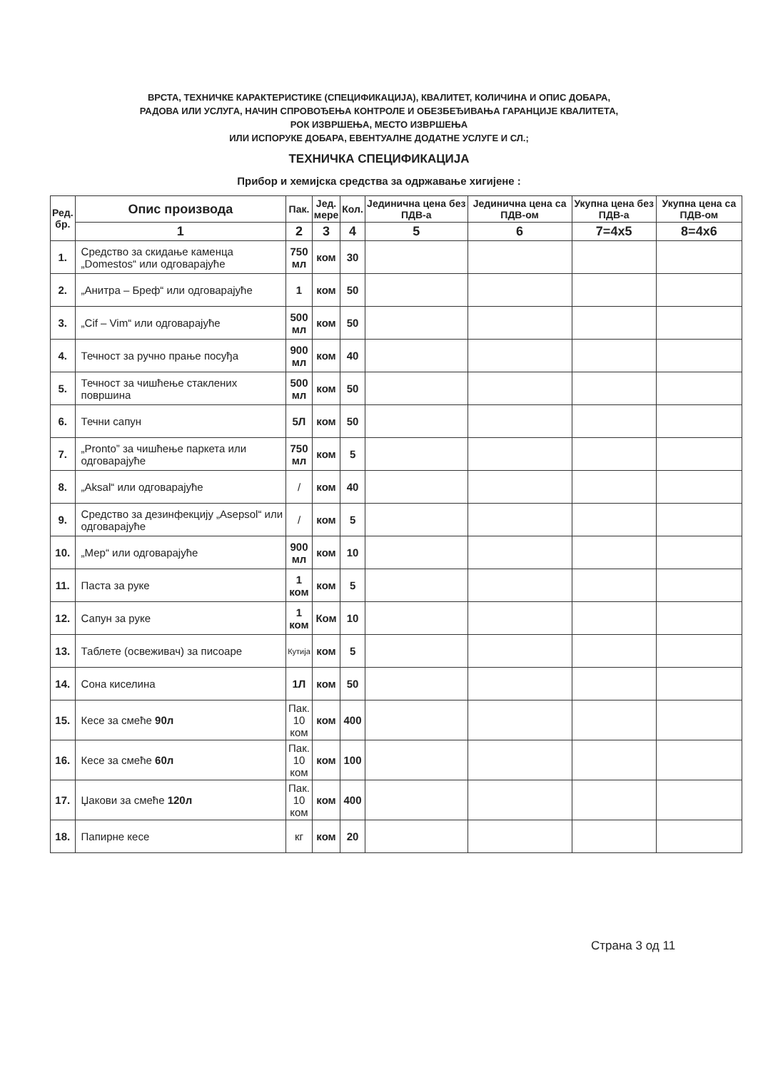ВРСТА, ТЕХНИЧКЕ КАРАКТЕРИСТИКЕ (СПЕЦИФИКАЦИЈА), КВАЛИТЕТ, КОЛИЧИНА И ОПИС ДОБАРА,
РАДОВА ИЛИ УСЛУГА, НАЧИН СПРОВОЂЕЊА КОНТРОЛЕ И ОБЕЗБЕЂИВАЊА ГАРАНЦИЈЕ КВАЛИТЕТА,
РОК ИЗВРШЕЊА, МЕСТО ИЗВРШЕЊА
ИЛИ ИСПОРУКЕ ДОБАРА, ЕВЕНТУАЛНЕ ДОДАТНЕ УСЛУГЕ И СЛ.;
ТЕХНИЧКА СПЕЦИФИКАЦИЈА
Прибор и хемијска средства за одржавање хигијене :
| Ред. бр. | Опис производа | Пак. | Јед. мере | Кол. | Јединична цена без ПДВ-а | Јединична цена са ПДВ-ом | Укупна цена без ПДВ-а | Укупна цена са ПДВ-ом |
| --- | --- | --- | --- | --- | --- | --- | --- | --- |
| | 1 | 2 | 3 | 4 | 5 | 6 | 7=4x5 | 8=4x6 |
| 1. | Средство за скидање каменца „Domestos“ или одговарајуће | 750 мл | ком | 30 | | | | |
| 2. | „Анитра – Бреф“ или одговарајуће | 1 | ком | 50 | | | | |
| 3. | „Cif – Vim“ или одговарајуће | 500 мл | ком | 50 | | | | |
| 4. | Течност за ручно прање посуђа | 900 мл | ком | 40 | | | | |
| 5. | Течност за чишћење стаклених површина | 500 мл | ком | 50 | | | | |
| 6. | Течни сапун | 5Л | ком | 50 | | | | |
| 7. | „Pronto” за чишћење паркета или одговарајуће | 750 мл | ком | 5 | | | | |
| 8. | „Aksal“ или одговарајуће | / | ком | 40 | | | | |
| 9. | Средство за дезинфекцију „Asepsol“ или одговарајуће | / | ком | 5 | | | | |
| 10. | „Мер“ или одговарајуће | 900 мл | ком | 10 | | | | |
| 11. | Паста за руке | 1 ком | ком | 5 | | | | |
| 12. | Сапун за руке | 1 ком | Ком | 10 | | | | |
| 13. | Таблете (освеживач) за писоаре | Кутија | ком | 5 | | | | |
| 14. | Сона киселина | 1Л | ком | 50 | | | | |
| 15. | Кесе за смеће 90л | Пак. 10 ком | ком | 400 | | | | |
| 16. | Кесе за смеће 60л | Пак. 10 ком | ком | 100 | | | | |
| 17. | Џакови за смеће 120л | Пак. 10 ком | ком | 400 | | | | |
| 18. | Папирне кесе | кг | ком | 20 | | | | |
Страна 3 од 11